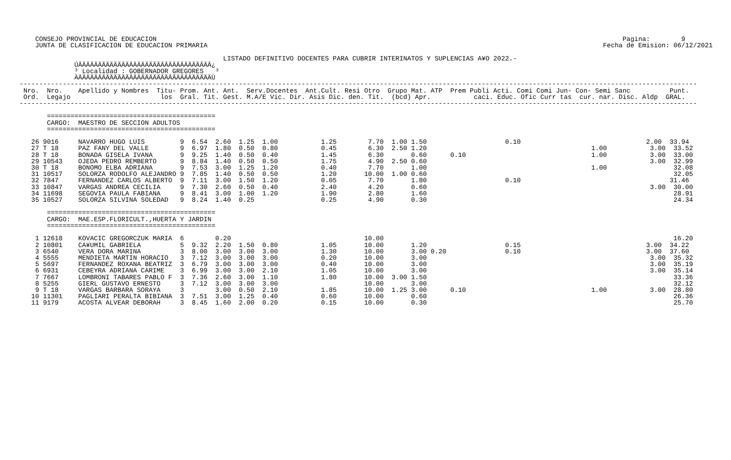CONSEJO PROVINCIAL DE EDUCACION                                                                                                                       Pagina:        9
    JUNTA DE CLASIFICACION DE EDUCACION PRIMARIA                                                                                                     Fecha de Emision: 06/12/2021

                                                    LISTADO DEFINITIVO DOCENTES PARA CUBRIR INTERINATOS Y SUPLENCIAS A¥O 2022.-
              ÚÄÄÄÄÄÄÄÄÄÄÄÄÄÄÄÄÄÄÄÄÄÄÄÄÄÄÄÄÄÄÄÄÄÄ¿
              ³ Localidad : GOBERNADOR GREGORES   ³
              ÀÄÄÄÄÄÄÄÄÄÄÄÄÄÄÄÄÄÄÄÄÄÄÄÄÄÄÄÄÄÄÄÄÄÄÙ
-----------------------------------------------------------------------------------------------------------------------------------------------------------------------------
 Nro.  Nro.    Apellido y Nombres  Titu- Prom. Ant. Ant.  Serv.Docentes  Ant.Cult. Resi Otro  Grupo Mat. ATP  Prem Publi Acti. Comi Comi Jun- Con- Semi Sanc          Punt.
 Ord.  Legajo                       los  Gral. Tit. Gest. M.A/E Vic. Dir. Asis Dic. den. Tit.  (bcd) Apr.           caci. Educ. Ofic Curr tas  cur. nar. Disc. Aldp  GRAL.
-----------------------------------------------------------------------------------------------------------------------------------------------------------------------------

       ===========================================
       CARGO:  MAESTRO DE SECCION ADULTOS
       ===========================================

   26 9016     NAVARRO HUGO LUIS         9  6.54  2.60  1.25  1.00           1.25        7.70  1.00 1.50                    0.10                                2.00  33.94
   27 T 18     PAZ FANY DEL VALLE        9  6.97  1.80  0.50  0.80           0.45        6.30  2.50 1.20                                          1.00           3.00  33.52
   28 T 18     BONADA GISELA IVANA       9  9.25  1.40  0.50  0.40           1.45        6.30       0.60      0.10                                1.00           3.00  33.00
   29 10543    OJEDA PEDRO REMBERTO      9  8.84  1.40  0.50  0.50           1.75        4.90  2.50 0.60                                                         3.00  32.99
   30 T 18     BONOMO ELBA ADRIANA       9  7.53  3.00  1.25  1.20           0.40        7.70       1.00                                          1.00                 32.08
   31 10517    SOLORZA RODOLFO ALEJANDRO 9  7.85  1.40  0.50  0.50           1.20       10.00  1.00 0.60                                                               32.05
   32 7847     FERNANDEZ CARLOS ALBERTO  9  7.11  3.00  1.50  1.20           0.05        7.70       1.80                    0.10                                      31.46
   33 10847    VARGAS ANDREA CECILIA     9  7.30  2.60  0.50  0.40           2.40        4.20       0.60                                                         3.00  30.00
   34 11698    SEGOVIA PAULA FABIANA     9  8.41  3.00  1.00  1.20           1.90        2.80       1.60                                                               28.91
   35 10527    SOLORZA SILVINA SOLEDAD   9  8.24  1.40  0.25                 0.25        4.90       0.30                                                               24.34

       ===========================================
       CARGO:  MAE.ESP.FLORICULT.,HUERTA Y JARDIN
       ===========================================

    1 12618    KOVACIC GREGORCZUK MARIA  6        0.20                                  10.00                                                                          16.20
    2 10801    CA¥UMIL GABRIELA          5  9.32  2.20  1.50  0.80           1.05       10.00       1.20                    0.15                                3.00  34.22
    3 6540     VERA DORA MARINA          3  8.00  3.00  3.00  3.00           1.30       10.00       3.00 0.20               0.10                                3.00  37.60
    4 5555     MENDIETA MARTIN HORACIO   3  7.12  3.00  3.00  3.00           0.20       10.00       3.00                                                         3.00  35.32
    5 5697     FERNANDEZ ROXANA BEATRIZ  3  6.79  3.00  3.00  3.00           0.40       10.00       3.00                                                         3.00  35.19
    6 6931     CEBEYRA ADRIANA CARIME    3  6.99  3.00  3.00  2.10           1.05       10.00       3.00                                                         3.00  35.14
    7 7667     LOMBRONI TABARES PABLO F  3  7.36  2.60  3.00  1.10           1.80       10.00  3.00 1.50                                                               33.36
    8 5255     GIERL GUSTAVO ERNESTO     3  7.12  3.00  3.00  3.00                      10.00       3.00                                                               32.12
    9 T 18     VARGAS BARBARA SORAYA     3        3.00  0.50  2.10           1.85       10.00  1.25 3.00      0.10                                1.00           3.00  28.80
   10 11301    PAGLIARI PERALTA BIBIANA  3  7.51  3.00  1.25  0.40           0.60       10.00       0.60                                                               26.36
   11 9179     ACOSTA ALVEAR DEBORAH     3  8.45  1.60  2.00  0.20           0.15       10.00       0.30                                                               25.70